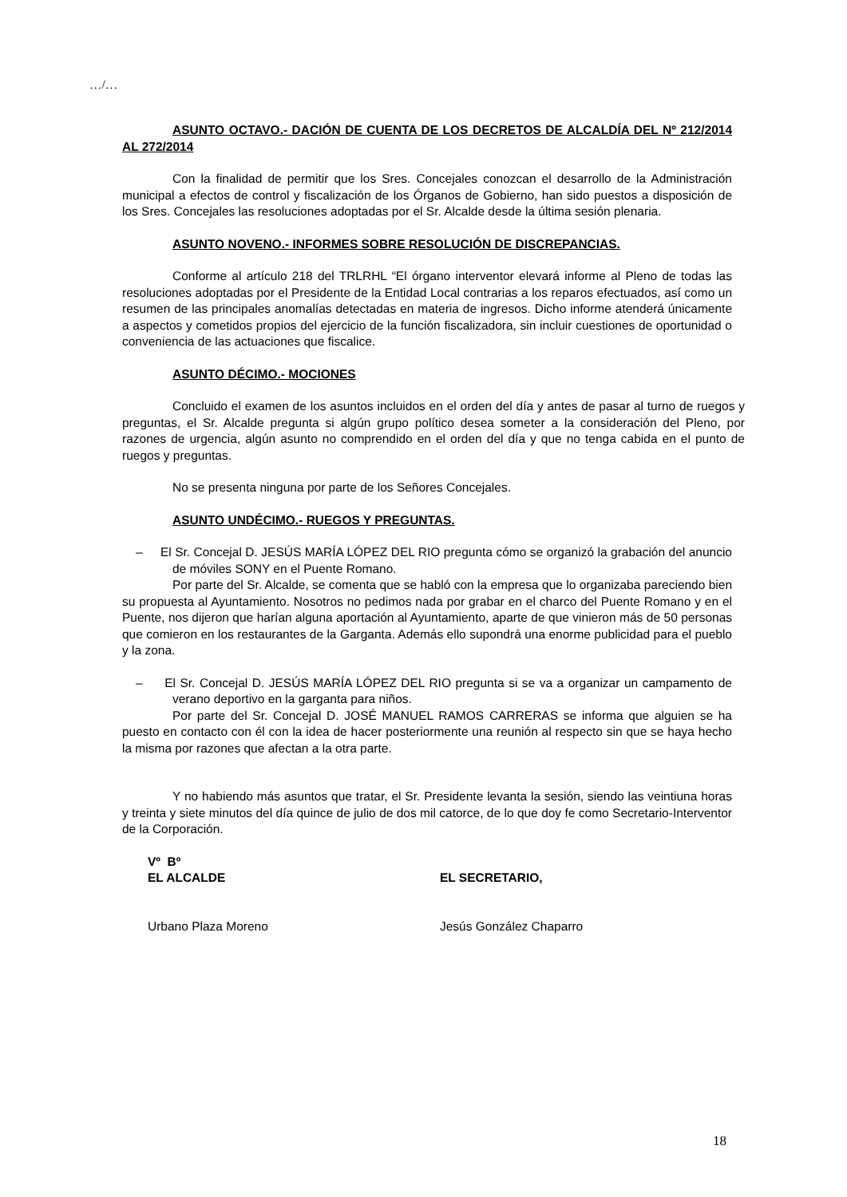…/…
ASUNTO OCTAVO.- DACIÓN DE CUENTA DE LOS DECRETOS DE ALCALDÍA DEL Nº 212/2014 AL 272/2014
Con la finalidad de permitir que los Sres. Concejales conozcan el desarrollo de la Administración municipal a efectos de control y fiscalización de los Órganos de Gobierno, han sido puestos a disposición de los Sres. Concejales las resoluciones adoptadas por el Sr. Alcalde desde la última sesión plenaria.
ASUNTO NOVENO.- INFORMES SOBRE RESOLUCIÓN DE DISCREPANCIAS.
Conforme al artículo 218 del TRLRHL “El órgano interventor elevará informe al Pleno de todas las resoluciones adoptadas por el Presidente de la Entidad Local contrarias a los reparos efectuados, así como un resumen de las principales anomalías detectadas en materia de ingresos. Dicho informe atenderá únicamente a aspectos y cometidos propios del ejercicio de la función fiscalizadora, sin incluir cuestiones de oportunidad o conveniencia de las actuaciones que fiscalice.
ASUNTO DÉCIMO.- MOCIONES
Concluido el examen de los asuntos incluidos en el orden del día y antes de pasar al turno de ruegos y preguntas, el Sr. Alcalde pregunta si algún grupo político desea someter a la consideración del Pleno, por razones de urgencia, algún asunto no comprendido en el orden del día y que no tenga cabida en el punto de ruegos y preguntas.
No se presenta ninguna por parte de los Señores Concejales.
ASUNTO UNDÉCIMO.- RUEGOS Y PREGUNTAS.
– El Sr. Concejal D. JESÚS MARÍA LÓPEZ DEL RIO pregunta cómo se organizó la grabación del anuncio de móviles SONY en el Puente Romano.
Por parte del Sr. Alcalde, se comenta que se habló con la empresa que lo organizaba pareciendo bien su propuesta al Ayuntamiento. Nosotros no pedimos nada por grabar en el charco del Puente Romano y en el Puente, nos dijeron que harían alguna aportación al Ayuntamiento, aparte de que vinieron más de 50 personas que comieron en los restaurantes de la Garganta. Además ello supondrá una enorme publicidad para el pueblo y la zona.
– El Sr. Concejal D. JESÚS MARÍA LÓPEZ DEL RIO pregunta si se va a organizar un campamento de verano deportivo en la garganta para niños.
Por parte del Sr. Concejal D. JOSÉ MANUEL RAMOS CARRERAS se informa que alguien se ha puesto en contacto con él con la idea de hacer posteriormente una reunión al respecto sin que se haya hecho la misma por razones que afectan a la otra parte.
Y no habiendo más asuntos que tratar, el Sr. Presidente levanta la sesión, siendo las veintiuna horas y treinta y siete minutos del día quince de julio de dos mil catorce, de lo que doy fe como Secretario-Interventor de la Corporación.
Vº Bº
EL ALCALDE EL SECRETARIO,
Urbano Plaza Moreno Jesús González Chaparro
18